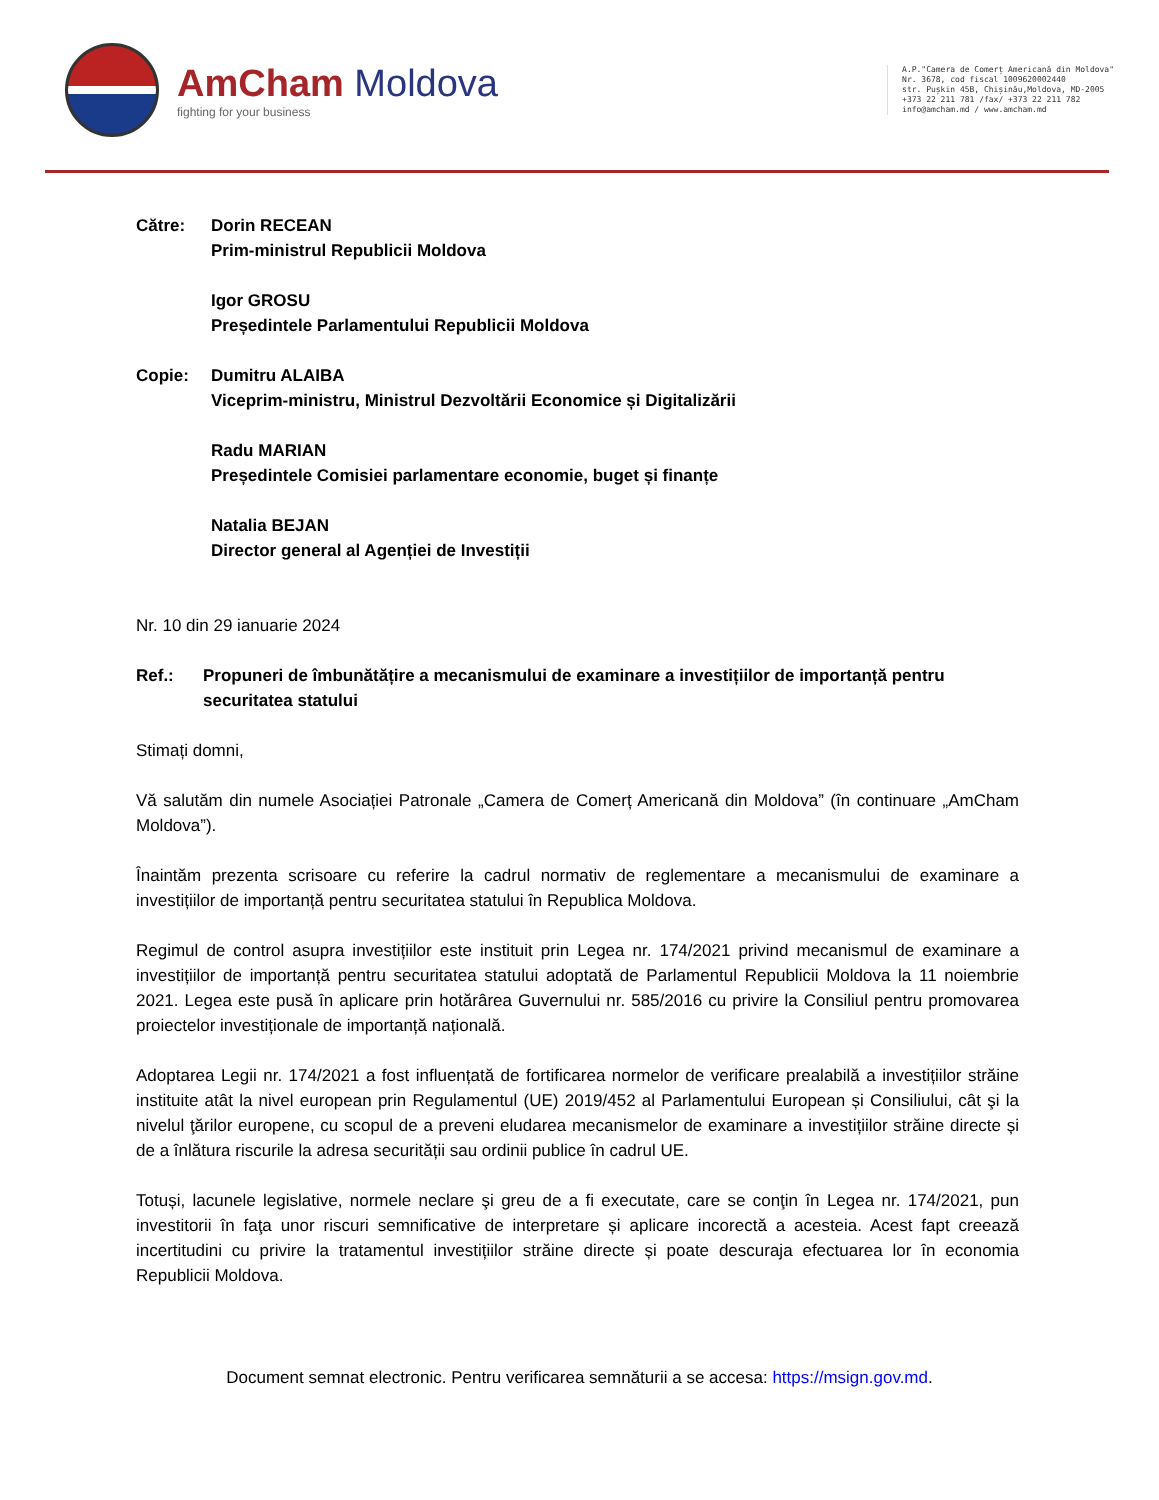AmCham Moldova
fighting for your business
A.P."Camera de Comerț Americană din Moldova"
Nr. 3678, cod fiscal 1009620002440
str. Pușkin 45B, Chișinău,Moldova, MD-2005
+373 22 211 781 /fax/ +373 22 211 782
info@amcham.md / www.amcham.md
Către: Dorin RECEAN
Prim-ministrul Republicii Moldova
Igor GROSU
Președintele Parlamentului Republicii Moldova
Copie: Dumitru ALAIBA
Viceprim-ministru, Ministrul Dezvoltării Economice și Digitalizării
Radu MARIAN
Președintele Comisiei parlamentare economie, buget și finanțe
Natalia BEJAN
Director general al Agenției de Investiții
Nr. 10 din 29 ianuarie 2024
Ref.: Propuneri de îmbunătățire a mecanismului de examinare a investițiilor de importanță pentru securitatea statului
Stimați domni,
Vă salutăm din numele Asociației Patronale „Camera de Comerț Americană din Moldova” (în continuare „AmCham Moldova”).
Înaintăm prezenta scrisoare cu referire la cadrul normativ de reglementare a mecanismului de examinare a investițiilor de importanță pentru securitatea statului în Republica Moldova.
Regimul de control asupra investițiilor este instituit prin Legea nr. 174/2021 privind mecanismul de examinare a investițiilor de importanță pentru securitatea statului adoptată de Parlamentul Republicii Moldova la 11 noiembrie 2021. Legea este pusă în aplicare prin hotărârea Guvernului nr. 585/2016 cu privire la Consiliul pentru promovarea proiectelor investiționale de importanță națională.
Adoptarea Legii nr. 174/2021 a fost influențată de fortificarea normelor de verificare prealabilă a investițiilor străine instituite atât la nivel european prin Regulamentul (UE) 2019/452 al Parlamentului European și Consiliului, cât şi la nivelul ţărilor europene, cu scopul de a preveni eludarea mecanismelor de examinare a investițiilor străine directe și de a înlătura riscurile la adresa securității sau ordinii publice în cadrul UE.
Totuși, lacunele legislative, normele neclare şi greu de a fi executate, care se conţin în Legea nr. 174/2021, pun investitorii în faţa unor riscuri semnificative de interpretare și aplicare incorectă a acesteia. Acest fapt creează incertitudini cu privire la tratamentul investițiilor străine directe și poate descuraja efectuarea lor în economia Republicii Moldova.
Document semnat electronic. Pentru verificarea semnăturii a se accesa: https://msign.gov.md.